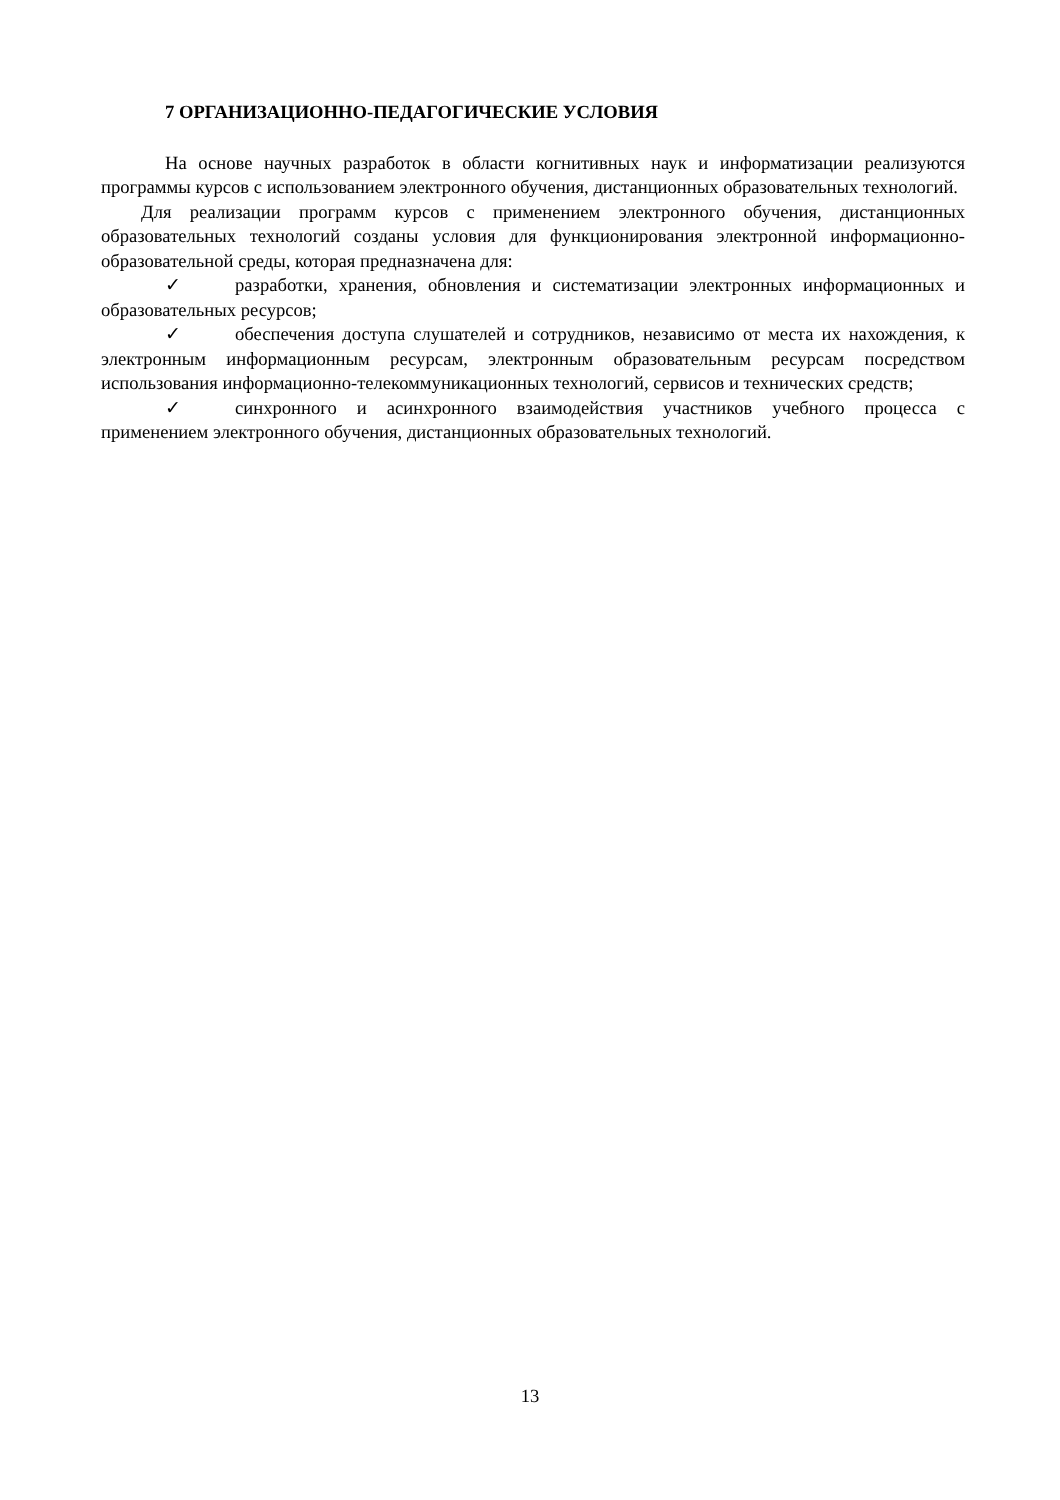7 ОРГАНИЗАЦИОННО-ПЕДАГОГИЧЕСКИЕ УСЛОВИЯ
На основе научных разработок в области когнитивных наук и информатизации реализуются программы курсов с использованием электронного обучения, дистанционных образовательных технологий.
Для реализации программ курсов с применением электронного обучения, дистанционных образовательных технологий созданы условия для функционирования электронной информационно-образовательной среды, которая предназначена для:
✓ разработки, хранения, обновления и систематизации электронных информационных и образовательных ресурсов;
✓ обеспечения доступа слушателей и сотрудников, независимо от места их нахождения, к электронным информационным ресурсам, электронным образовательным ресурсам посредством использования информационно-телекоммуникационных технологий, сервисов и технических средств;
✓ синхронного и асинхронного взаимодействия участников учебного процесса с применением электронного обучения, дистанционных образовательных технологий.
13